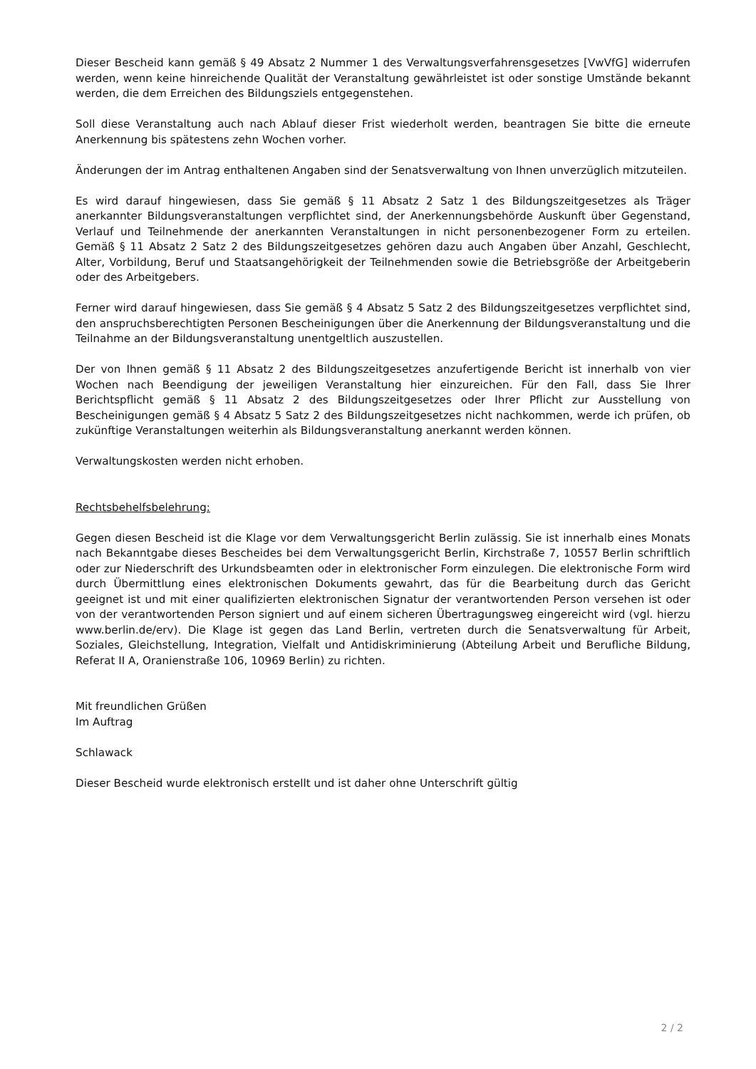Dieser Bescheid kann gemäß § 49 Absatz 2 Nummer 1 des Verwaltungsverfahrensgesetzes [VwVfG] widerrufen werden, wenn keine hinreichende Qualität der Veranstaltung gewährleistet ist oder sonstige Umstände bekannt werden, die dem Erreichen des Bildungsziels entgegenstehen.
Soll diese Veranstaltung auch nach Ablauf dieser Frist wiederholt werden, beantragen Sie bitte die erneute Anerkennung bis spätestens zehn Wochen vorher.
Änderungen der im Antrag enthaltenen Angaben sind der Senatsverwaltung von Ihnen unverzüglich mitzuteilen.
Es wird darauf hingewiesen, dass Sie gemäß § 11 Absatz 2 Satz 1 des Bildungszeitgesetzes als Träger anerkannter Bildungsveranstaltungen verpflichtet sind, der Anerkennungsbehörde Auskunft über Gegenstand, Verlauf und Teilnehmende der anerkannten Veranstaltungen in nicht personen­bezogener Form zu erteilen. Gemäß § 11 Absatz 2 Satz 2 des Bildungszeitgesetzes gehören dazu auch Angaben über Anzahl, Geschlecht, Alter, Vorbildung, Beruf und Staatsangehörigkeit der Teilnehmenden sowie die Betriebsgröße der Arbeitgeberin oder des Arbeitgebers.
Ferner wird darauf hingewiesen, dass Sie gemäß § 4 Absatz 5 Satz 2 des Bildungszeitgesetzes verpflichtet sind, den anspruchsberechtigten Personen Bescheinigungen über die Anerkennung der Bildungsveranstaltung und die Teilnahme an der Bildungsveranstaltung unentgeltlich auszustellen.
Der von Ihnen gemäß § 11 Absatz 2 des Bildungszeitgesetzes anzufertigende Bericht ist innerhalb von vier Wochen nach Beendigung der jeweiligen Veranstaltung hier einzureichen. Für den Fall, dass Sie Ihrer Berichtspflicht gemäß § 11 Absatz 2 des Bildungszeitgesetzes oder Ihrer Pflicht zur Ausstellung von Bescheinigungen gemäß § 4 Absatz 5 Satz 2 des Bildungszeitgesetzes nicht nach­kommen, werde ich prüfen, ob zukünftige Veranstaltungen weiterhin als Bildungsveranstaltung anerkannt werden können.
Verwaltungskosten werden nicht erhoben.
Rechtsbehelfsbelehrung:
Gegen diesen Bescheid ist die Klage vor dem Verwaltungsgericht Berlin zulässig. Sie ist innerhalb eines Monats nach Bekanntgabe dieses Bescheides bei dem Verwaltungsgericht Berlin, Kirchstraße 7, 10557 Berlin schriftlich oder zur Niederschrift des Urkundsbeamten oder in elektronischer Form einzulegen. Die elektronische Form wird durch Übermittlung eines elektronischen Dokuments gewahrt, das für die Bearbeitung durch das Gericht geeignet ist und mit einer qualifizierten elektronischen Signatur der verantwortenden Person versehen ist oder von der verantwortenden Person signiert und auf einem sicheren Übertragungsweg eingereicht wird (vgl. hierzu www.berlin.de/erv). Die Klage ist gegen das Land Berlin, vertreten durch die Senatsverwaltung für Arbeit, Soziales, Gleichstellung, Integration, Vielfalt und Antidiskriminierung (Abteilung Arbeit und Berufliche Bildung, Referat II A, Oranienstraße 106, 10969 Berlin) zu richten.
Mit freundlichen Grüßen
Im Auftrag
Schlawack
Dieser Bescheid wurde elektronisch erstellt und ist daher ohne Unterschrift gültig
2 / 2